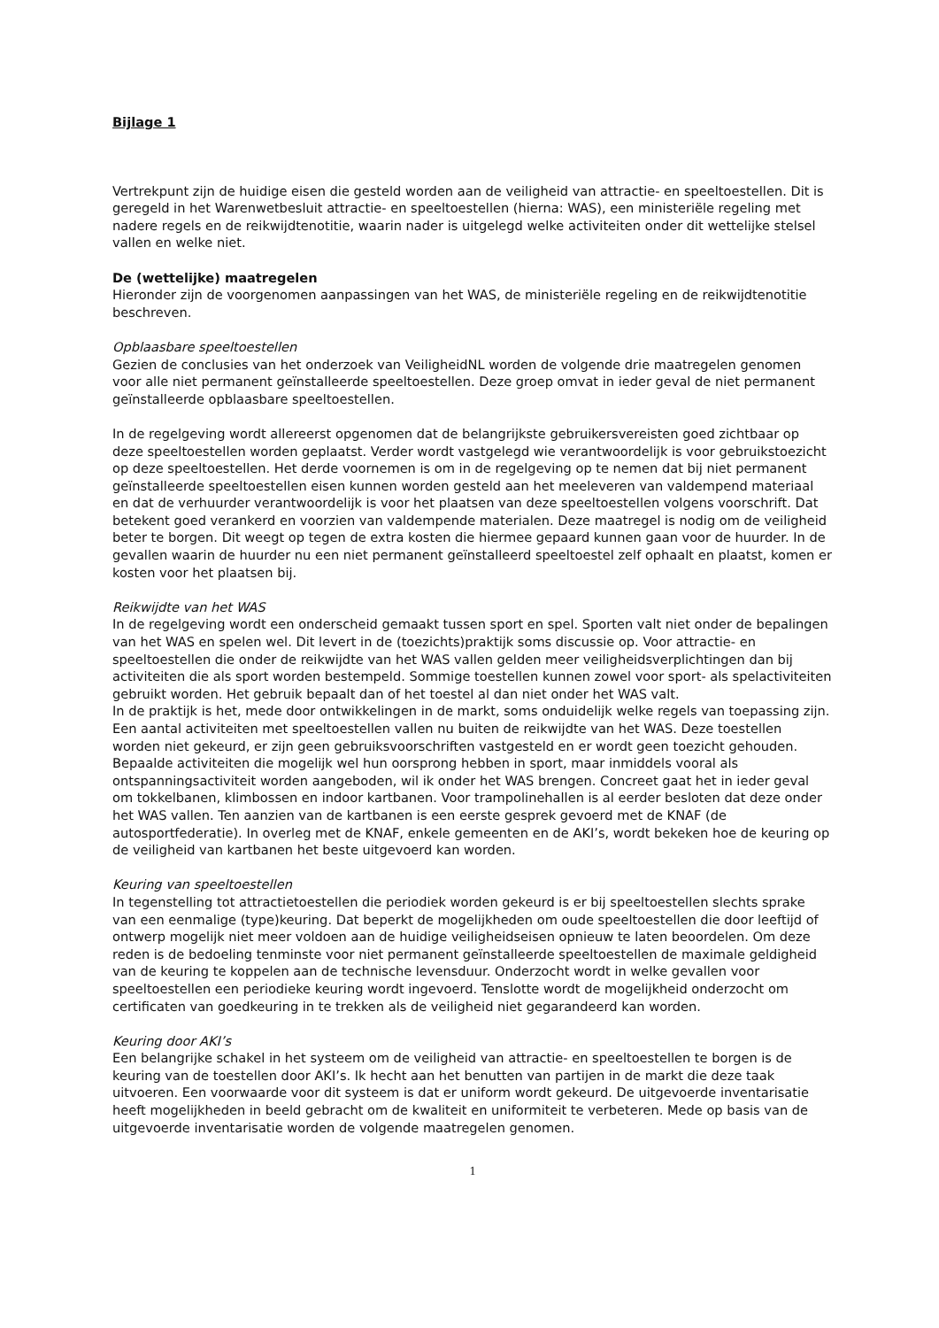Bijlage 1
Vertrekpunt zijn de huidige eisen die gesteld worden aan de veiligheid van attractie- en speeltoestellen. Dit is geregeld in het Warenwetbesluit attractie- en speeltoestellen (hierna: WAS), een ministeriële regeling met nadere regels en de reikwijdtenotitie, waarin nader is uitgelegd welke activiteiten onder dit wettelijke stelsel vallen en welke niet.
De (wettelijke) maatregelen
Hieronder zijn de voorgenomen aanpassingen van het WAS, de ministeriële regeling en de reikwijdtenotitie beschreven.
Opblaasbare speeltoestellen
Gezien de conclusies van het onderzoek van VeiligheidNL worden de volgende drie maatregelen genomen voor alle niet permanent geïnstalleerde speeltoestellen. Deze groep omvat in ieder geval de niet permanent geïnstalleerde opblaasbare speeltoestellen.
In de regelgeving wordt allereerst opgenomen dat de belangrijkste gebruikersvereisten goed zichtbaar op deze speeltoestellen worden geplaatst. Verder wordt vastgelegd wie verantwoordelijk is voor gebruikstoezicht op deze speeltoestellen. Het derde voornemen is om in de regelgeving op te nemen dat bij niet permanent geïnstalleerde speeltoestellen eisen kunnen worden gesteld aan het meeleveren van valdempend materiaal en dat de verhuurder verantwoordelijk is voor het plaatsen van deze speeltoestellen volgens voorschrift. Dat betekent goed verankerd en voorzien van valdempende materialen. Deze maatregel is nodig om de veiligheid beter te borgen. Dit weegt op tegen de extra kosten die hiermee gepaard kunnen gaan voor de huurder. In de gevallen waarin de huurder nu een niet permanent geïnstalleerd speeltoestel zelf ophaalt en plaatst, komen er kosten voor het plaatsen bij.
Reikwijdte van het WAS
In de regelgeving wordt een onderscheid gemaakt tussen sport en spel. Sporten valt niet onder de bepalingen van het WAS en spelen wel. Dit levert in de (toezichts)praktijk soms discussie op. Voor attractie- en speeltoestellen die onder de reikwijdte van het WAS vallen gelden meer veiligheidsverplichtingen dan bij activiteiten die als sport worden bestempeld. Sommige toestellen kunnen zowel voor sport- als spelactiviteiten gebruikt worden. Het gebruik bepaalt dan of het toestel al dan niet onder het WAS valt.
In de praktijk is het, mede door ontwikkelingen in de markt, soms onduidelijk welke regels van toepassing zijn. Een aantal activiteiten met speeltoestellen vallen nu buiten de reikwijdte van het WAS. Deze toestellen worden niet gekeurd, er zijn geen gebruiksvoorschriften vastgesteld en er wordt geen toezicht gehouden.
Bepaalde activiteiten die mogelijk wel hun oorsprong hebben in sport, maar inmiddels vooral als ontspanningsactiviteit worden aangeboden, wil ik onder het WAS brengen. Concreet gaat het in ieder geval om tokkelbanen, klimbossen en indoor kartbanen. Voor trampolinehallen is al eerder besloten dat deze onder het WAS vallen. Ten aanzien van de kartbanen is een eerste gesprek gevoerd met de KNAF (de autosportfederatie). In overleg met de KNAF, enkele gemeenten en de AKI’s, wordt bekeken hoe de keuring op de veiligheid van kartbanen het beste uitgevoerd kan worden.
Keuring van speeltoestellen
In tegenstelling tot attractietoestellen die periodiek worden gekeurd is er bij speeltoestellen slechts sprake van een eenmalige (type)keuring. Dat beperkt de mogelijkheden om oude speeltoestellen die door leeftijd of ontwerp mogelijk niet meer voldoen aan de huidige veiligheidseisen opnieuw te laten beoordelen. Om deze reden is de bedoeling tenminste voor niet permanent geïnstalleerde speeltoestellen de maximale geldigheid van de keuring te koppelen aan de technische levensduur. Onderzocht wordt in welke gevallen voor speeltoestellen een periodieke keuring wordt ingevoerd. Tenslotte wordt de mogelijkheid onderzocht om certificaten van goedkeuring in te trekken als de veiligheid niet gegarandeerd kan worden.
Keuring door AKI’s
Een belangrijke schakel in het systeem om de veiligheid van attractie- en speeltoestellen te borgen is de keuring van de toestellen door AKI’s. Ik hecht aan het benutten van partijen in de markt die deze taak uitvoeren. Een voorwaarde voor dit systeem is dat er uniform wordt gekeurd. De uitgevoerde inventarisatie heeft mogelijkheden in beeld gebracht om de kwaliteit en uniformiteit te verbeteren. Mede op basis van de uitgevoerde inventarisatie worden de volgende maatregelen genomen.
1